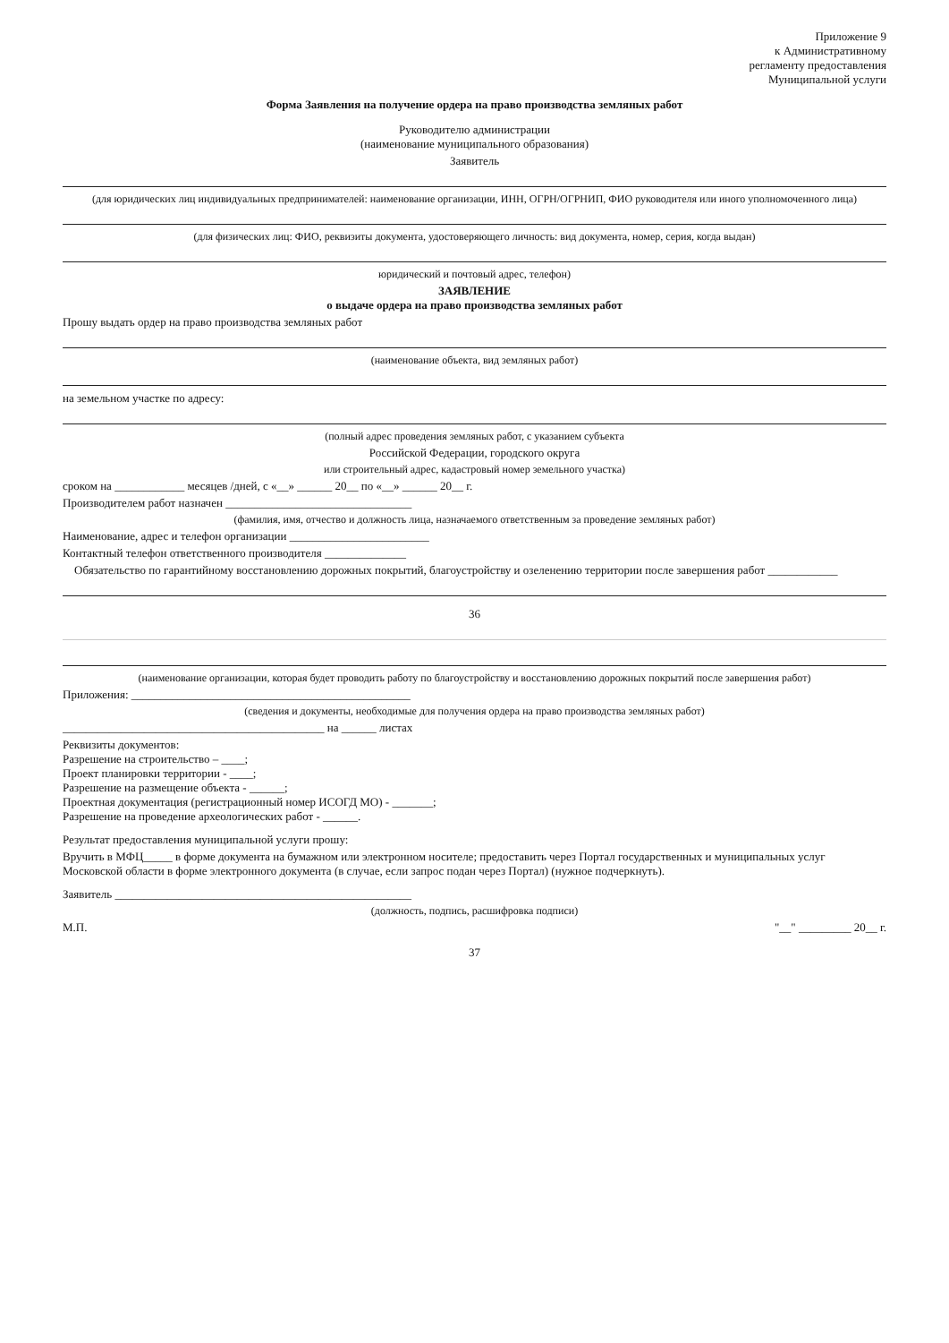Приложение 9
к Административному
регламенту предоставления
Муниципальной услуги
Форма Заявления на получение ордера на право производства земляных работ
Руководителю администрации
(наименование муниципального образования)
Заявитель
(для юридических лиц индивидуальных предпринимателей: наименование организации, ИНН, ОГРН/ОГРНИП, ФИО руководителя или иного уполномоченного лица)
(для физических лиц: ФИО, реквизиты документа, удостоверяющего личность: вид документа, номер, серия, когда выдан)
юридический и почтовый адрес, телефон)
ЗАЯВЛЕНИЕ
о выдаче ордера на право производства земляных работ
Прошу выдать ордер на право производства земляных работ
(наименование объекта, вид земляных работ)
на земельном участке по адресу:
(полный адрес проведения земляных работ, с указанием субъекта
Российской Федерации, городского округа
или строительный адрес, кадастровый номер земельного участка)
сроком на ____________ месяцев /дней, с «__» ______ 20__ по «__» ______ 20__ г.
Производителем работ назначен ________________________________
(фамилия, имя, отчество и должность лица, назначаемого ответственным за проведение земляных работ)
Наименование, адрес и телефон организации ________________________
Контактный телефон ответственного производителя ______________
Обязательство по гарантийному восстановлению дорожных покрытий, благоустройству и озеленению территории после завершения работ ____________
36
(наименование организации, которая будет проводить работу по благоустройству и восстановлению дорожных покрытий после завершения работ)
Приложения: ________________________________________________
(сведения и документы, необходимые для получения ордера на право производства земляных работ)
_____________________________________________ на ______ листах
Реквизиты документов:
Разрешение на строительство – ____;
Проект планировки территории - ____;
Разрешение на размещение объекта - ______;
Проектная документация (регистрационный номер ИСОГД МО) - _______;
Разрешение на проведение археологических работ - ______.
Результат предоставления муниципальной услуги прошу:
Вручить в МФЦ_____ в форме документа на бумажном или электронном носителе; предоставить через Портал государственных и муниципальных услуг Московской области в форме электронного документа (в случае, если запрос подан через Портал) (нужное подчеркнуть).
Заявитель ___________________________________________________
(должность, подпись, расшифровка подписи)
М.П. "__" _________ 20__ г.
37